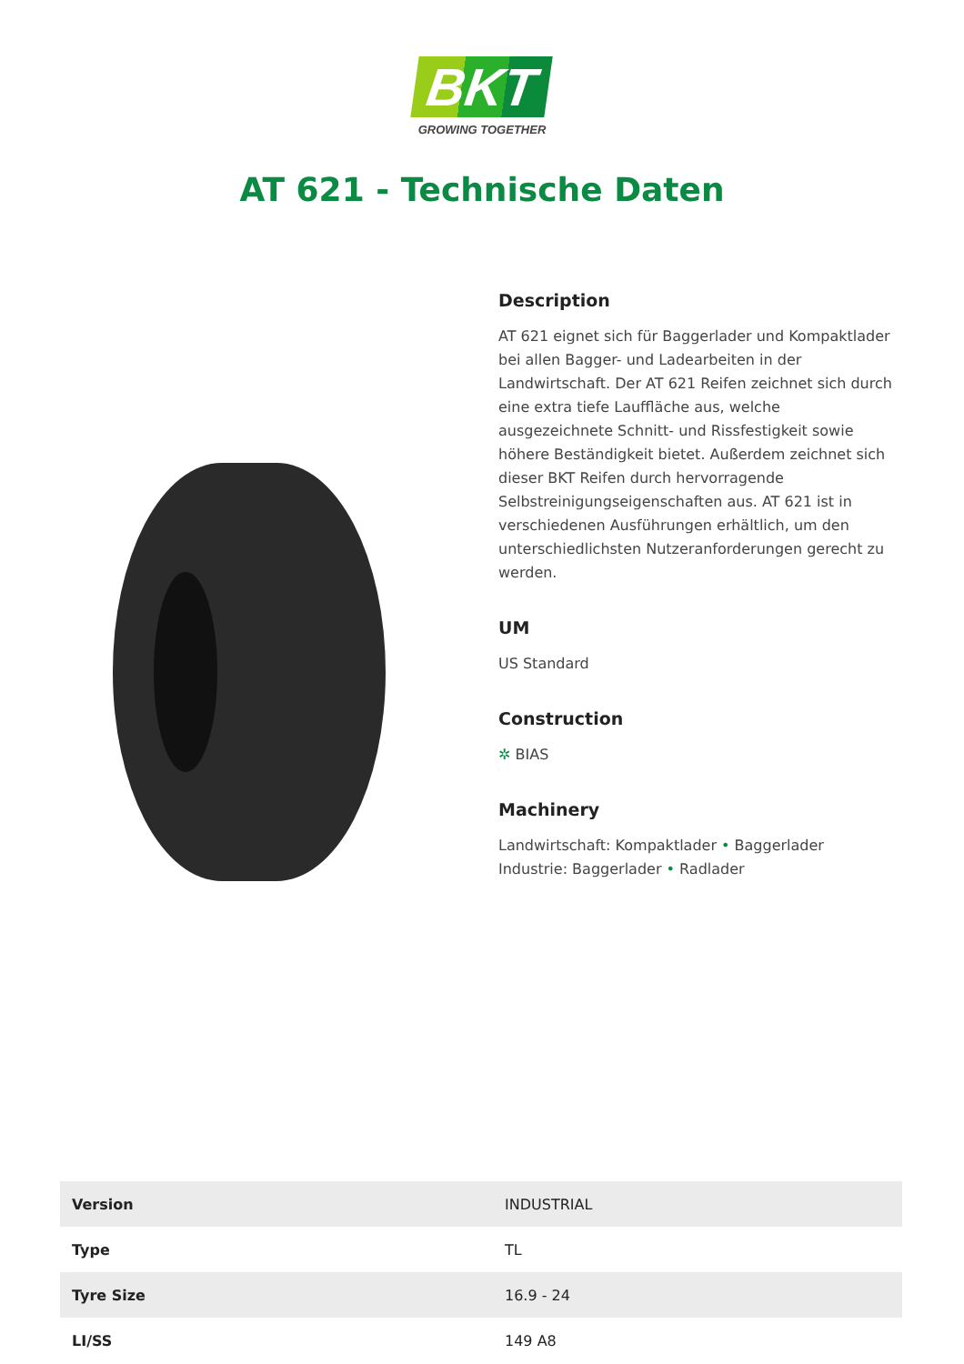BKT
GROWING TOGETHER
AT 621 - Technische Daten
Description
AT 621 eignet sich für Baggerlader und Kompaktlader bei allen Bagger- und Ladearbeiten in der Landwirtschaft. Der AT 621 Reifen zeichnet sich durch eine extra tiefe Lauffläche aus, welche ausgezeichnete Schnitt- und Rissfestigkeit sowie höhere Beständigkeit bietet. Außerdem zeichnet sich dieser BKT Reifen durch hervorragende Selbstreinigungseigenschaften aus. AT 621 ist in verschiedenen Ausführungen erhältlich, um den unterschiedlichsten Nutzeranforderungen gerecht zu werden.
UM
US Standard
Construction
✲ BIAS
Machinery
Landwirtschaft: Kompaktlader • Baggerlader
Industrie: Baggerlader • Radlader
| Version | INDUSTRIAL |
| Type | TL |
| Tyre Size | 16.9 - 24 |
| LI/SS | 149 A8 |